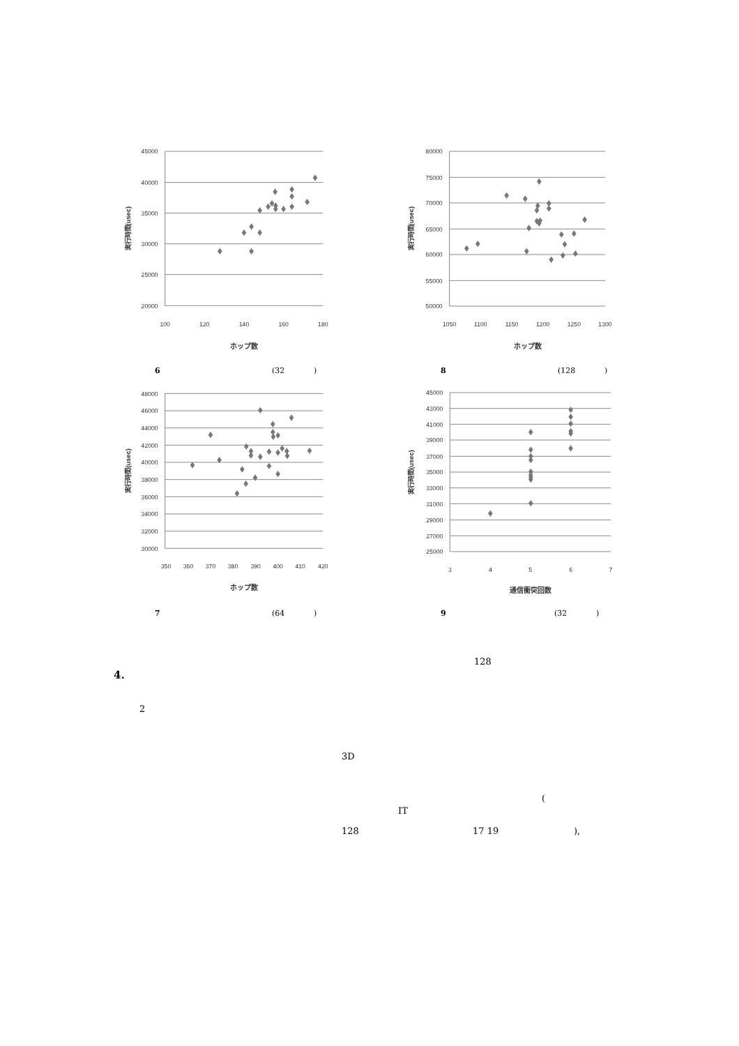45000
40000
35000
30000
25000
20000
100
120
140
160
180
ホップ数
実行時間(usec)
6 (32 )
48000
46000
44000
42000
40000
38000
36000
34000
32000
30000
350
360
370
380
390
400
410
420
ホップ数
実行時間(usec)
7 (64 )
80000
75000
70000
65000
60000
55000
50000
1050
1100
1150
1200
1250
1300
ホップ数
実行時間(usec)
8 (128 )
45000
43000
41000
39000
37000
35000
33000
31000
29000
27000
25000
3
4
5
6
7
通信衝突回数
実行時間(usec)
9 (32 )
4.
2
3D
128
128
(
IT
17 19 ),